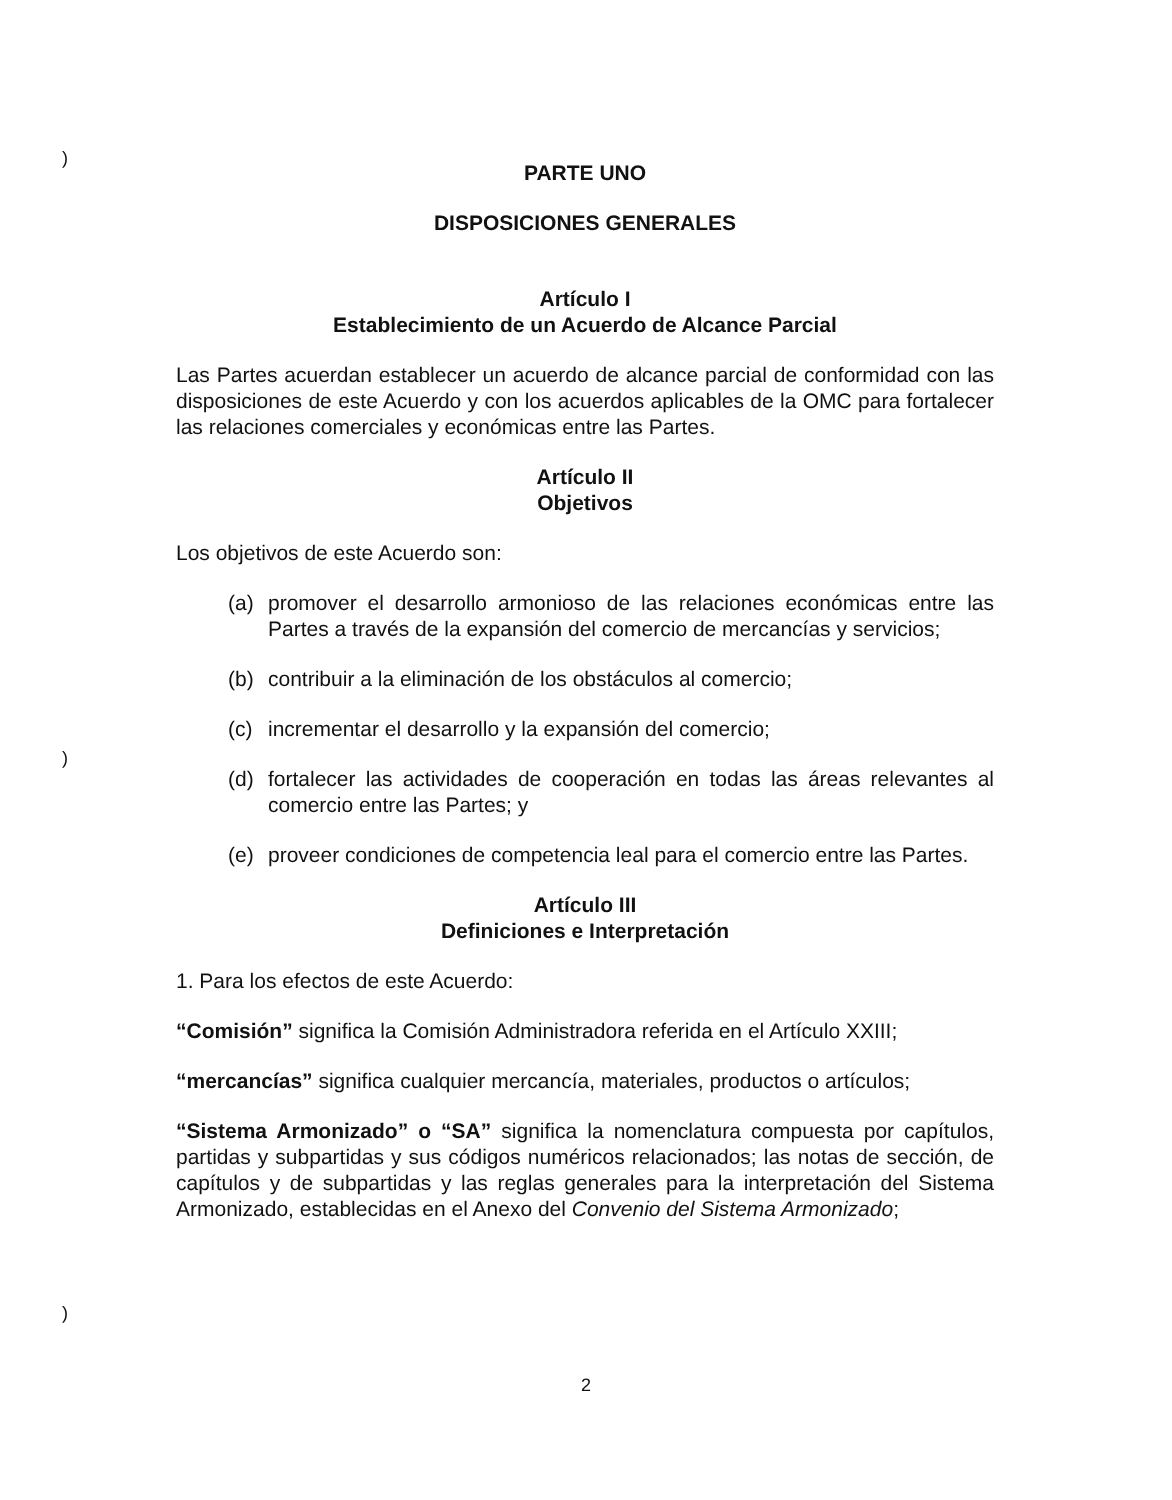)
)
)
PARTE UNO
DISPOSICIONES GENERALES
Artículo I
Establecimiento de un Acuerdo de Alcance Parcial
Las Partes acuerdan establecer un acuerdo de alcance parcial de conformidad con las disposiciones de este Acuerdo y con los acuerdos aplicables de la OMC para fortalecer las relaciones comerciales y económicas entre las Partes.
Artículo II
Objetivos
Los objetivos de este Acuerdo son:
(a) promover el desarrollo armonioso de las relaciones económicas entre las Partes a través de la expansión del comercio de mercancías y servicios;
(b) contribuir a la eliminación de los obstáculos al comercio;
(c) incrementar el desarrollo y la expansión del comercio;
(d) fortalecer las actividades de cooperación en todas las áreas relevantes al comercio entre las Partes; y
(e) proveer condiciones de competencia leal para el comercio entre las Partes.
Artículo III
Definiciones e Interpretación
1. Para los efectos de este Acuerdo:
“Comisión” significa la Comisión Administradora referida en el Artículo XXIII;
“mercancías” significa cualquier mercancía, materiales, productos o artículos;
“Sistema Armonizado” o “SA” significa la nomenclatura compuesta por capítulos, partidas y subpartidas y sus códigos numéricos relacionados; las notas de sección, de capítulos y de subpartidas y las reglas generales para la interpretación del Sistema Armonizado, establecidas en el Anexo del Convenio del Sistema Armonizado;
2